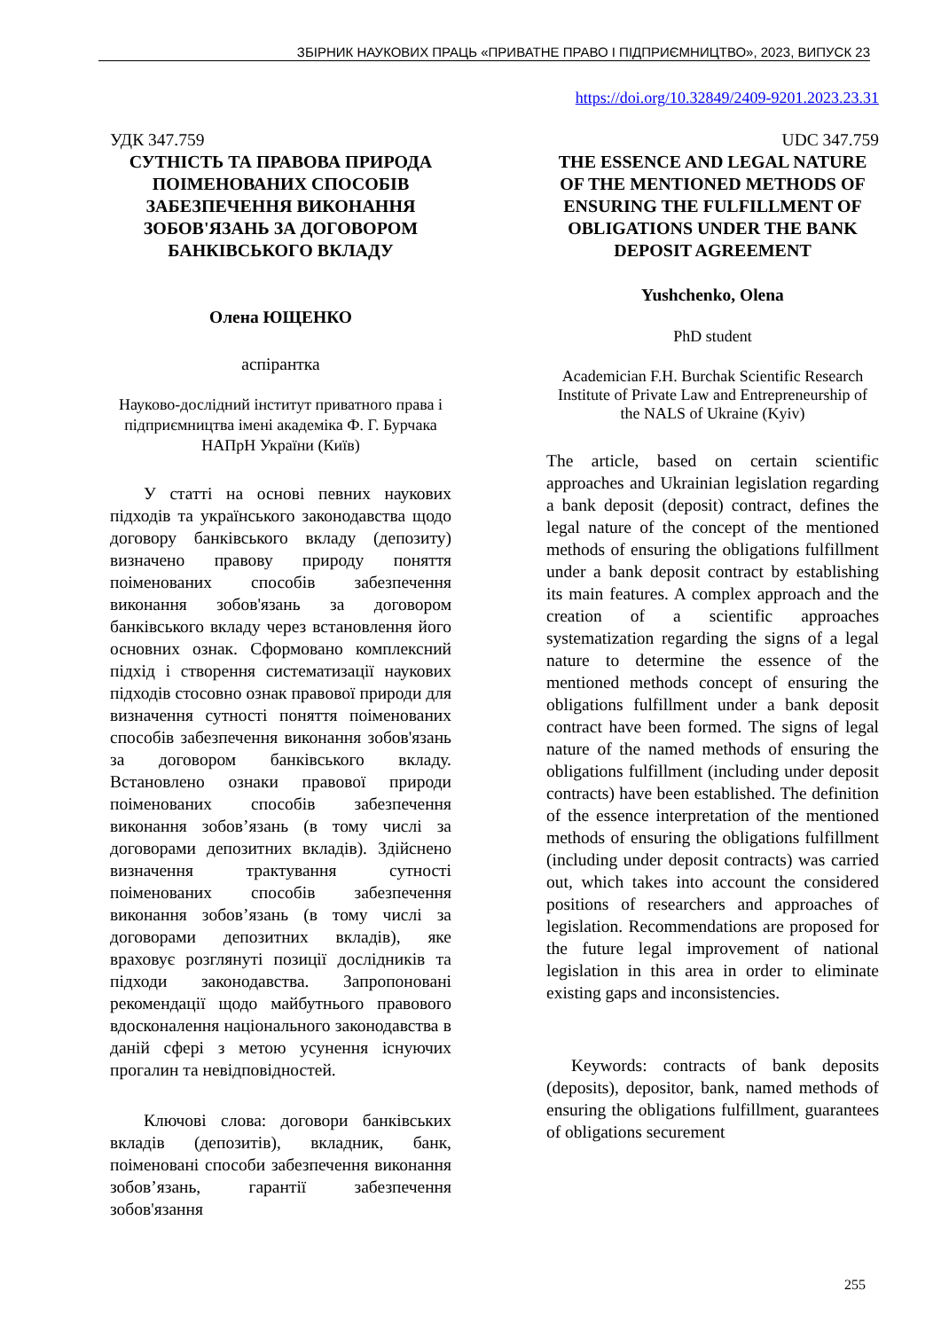ЗБІРНИК НАУКОВИХ ПРАЦЬ «ПРИВАТНЕ ПРАВО І ПІДПРИЄМНИЦТВО», 2023, ВИПУСК 23
https://doi.org/10.32849/2409-9201.2023.23.31
УДК 347.759
СУТНІСТЬ ТА ПРАВОВА ПРИРОДА ПОІМЕНОВАНИХ СПОСОБІВ ЗАБЕЗПЕЧЕННЯ ВИКОНАННЯ ЗОБОВ'ЯЗАНЬ ЗА ДОГОВОРОМ БАНКІВСЬКОГО ВКЛАДУ
Олена ЮЩЕНКО
аспірантка
Науково-дослідний інститут приватного права і підприємництва імені академіка Ф. Г. Бурчака НАПрН України (Київ)
У статті на основі певних наукових підходів та українського законодавства щодо договору банківського вкладу (депозиту) визначено правову природу поняття поіменованих способів забезпечення виконання зобов'язань за договором банківського вкладу через встановлення його основних ознак. Сформовано комплексний підхід і створення систематизації наукових підходів стосовно ознак правової природи для визначення сутності поняття поіменованих способів забезпечення виконання зобов'язань за договором банківського вкладу. Встановлено ознаки правової природи поіменованих способів забезпечення виконання зобов’язань (в тому числі за договорами депозитних вкладів). Здійснено визначення трактування сутності поіменованих способів забезпечення виконання зобов’язань (в тому числі за договорами депозитних вкладів), яке враховує розглянуті позиції дослідників та підходи законодавства. Запропоновані рекомендації щодо майбутнього правового вдосконалення національного законодавства в даній сфері з метою усунення існуючих прогалин та невідповідностей.
Ключові слова: договори банківських вкладів (депозитів), вкладник, банк, поіменовані способи забезпечення виконання зобов’язань, гарантії забезпечення зобов'язання
UDC 347.759
THE ESSENCE AND LEGAL NATURE OF THE MENTIONED METHODS OF ENSURING THE FULFILLMENT OF OBLIGATIONS UNDER THE BANK DEPOSIT AGREEMENT
Yushchenko, Olena
PhD student
Academician F.H. Burchak Scientific Research Institute of Private Law and Entrepreneurship of the NALS of Ukraine (Kyiv)
The article, based on certain scientific approaches and Ukrainian legislation regarding a bank deposit (deposit) contract, defines the legal nature of the concept of the mentioned methods of ensuring the obligations fulfillment under a bank deposit contract by establishing its main features. A complex approach and the creation of a scientific approaches systematization regarding the signs of a legal nature to determine the essence of the mentioned methods concept of ensuring the obligations fulfillment under a bank deposit contract have been formed. The signs of legal nature of the named methods of ensuring the obligations fulfillment (including under deposit contracts) have been established. The definition of the essence interpretation of the mentioned methods of ensuring the obligations fulfillment (including under deposit contracts) was carried out, which takes into account the considered positions of researchers and approaches of legislation. Recommendations are proposed for the future legal improvement of national legislation in this area in order to eliminate existing gaps and inconsistencies.
Keywords: contracts of bank deposits (deposits), depositor, bank, named methods of ensuring the obligations fulfillment, guarantees of obligations securement
255